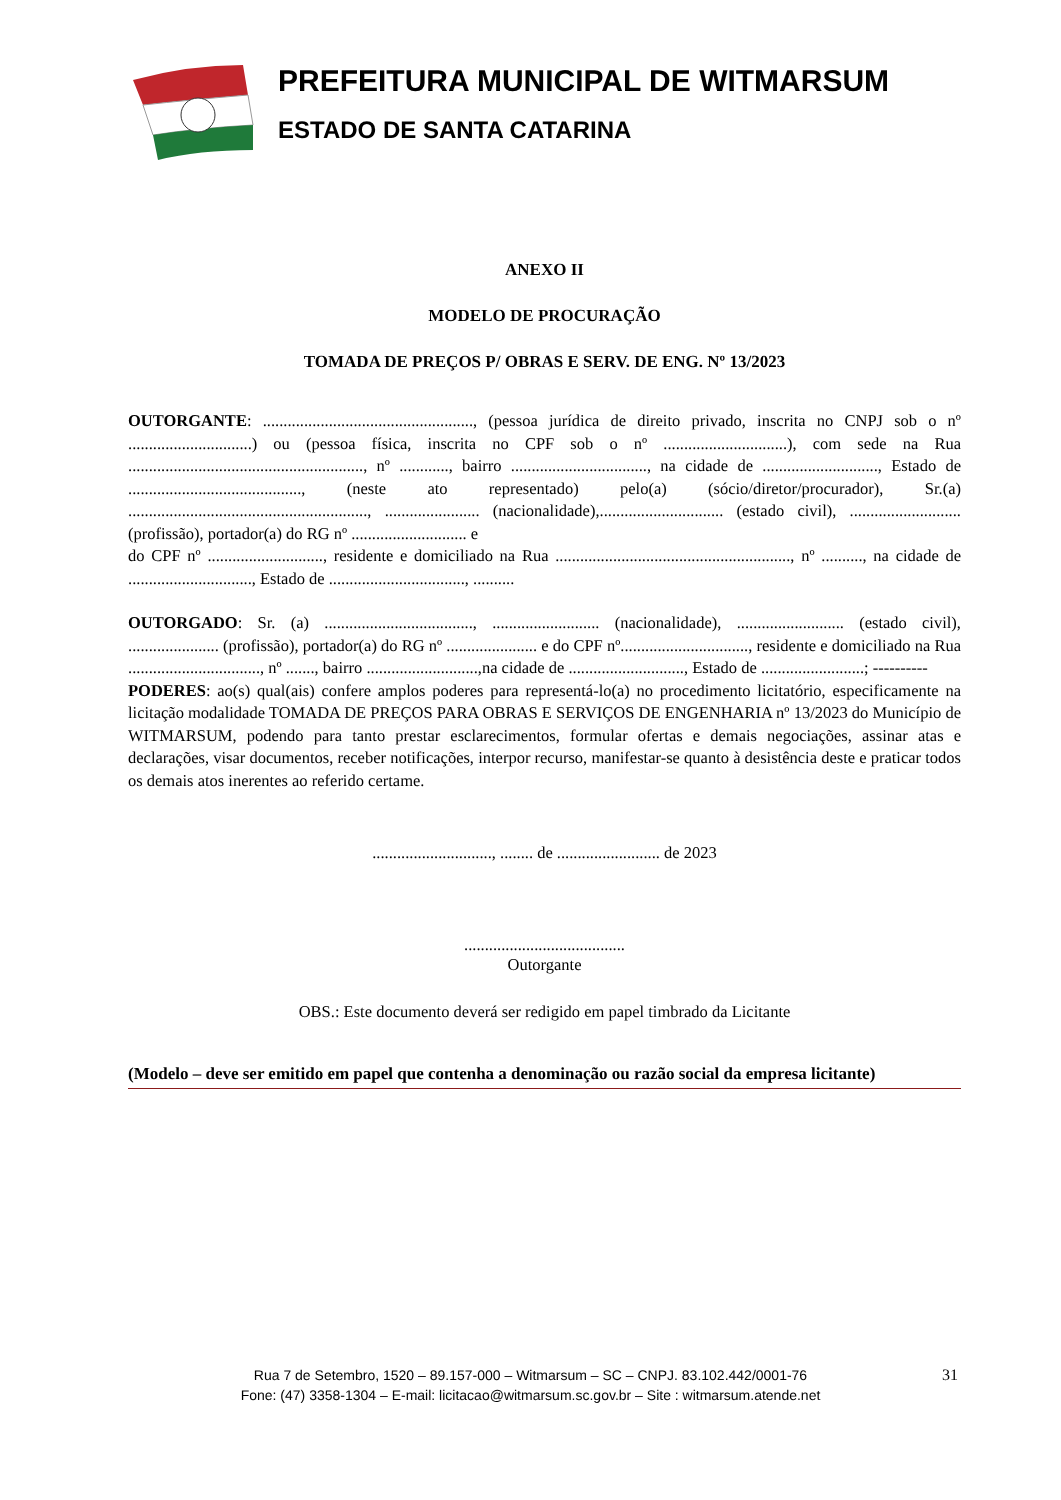PREFEITURA MUNICIPAL DE WITMARSUM
ESTADO DE SANTA CATARINA
ANEXO II
MODELO DE PROCURAÇÃO
TOMADA DE PREÇOS P/ OBRAS E SERV. DE ENG. Nº 13/2023
OUTORGANTE: ..................................................., (pessoa jurídica de direito privado, inscrita no CNPJ sob o nº ..............................) ou (pessoa física, inscrita no CPF sob o nº ..............................), com sede na Rua ........................................................., nº ............, bairro ................................., na cidade de ............................, Estado de .........................................., (neste ato representado) pelo(a) (sócio/diretor/procurador), Sr.(a) .........................................................., ....................... (nacionalidade),.............................. (estado civil), ........................... (profissão), portador(a) do RG nº ............................ e
do CPF nº ............................, residente e domiciliado na Rua ........................................................., nº .........., na cidade de .............................., Estado de ................................., ..........
OUTORGADO: Sr. (a) ...................................., .......................... (nacionalidade), .......................... (estado civil), ...................... (profissão), portador(a) do RG nº ...................... e do CPF nº..............................., residente e domiciliado na Rua ................................, nº ......., bairro ...........................,na cidade de ............................, Estado de .........................; ----------
PODERES: ao(s) qual(ais) confere amplos poderes para representá-lo(a) no procedimento licitatório, especificamente na licitação modalidade TOMADA DE PREÇOS PARA OBRAS E SERVIÇOS DE ENGENHARIA nº 13/2023 do Município de WITMARSUM, podendo para tanto prestar esclarecimentos, formular ofertas e demais negociações, assinar atas e declarações, visar documentos, receber notificações, interpor recurso, manifestar-se quanto à desistência deste e praticar todos os demais atos inerentes ao referido certame.
............................., ........ de ......................... de 2023
.......................................
Outorgante
OBS.: Este documento deverá ser redigido em papel timbrado da Licitante
(Modelo – deve ser emitido em papel que contenha a denominação ou razão social da empresa licitante)
Rua 7 de Setembro, 1520 – 89.157-000 – Witmarsum – SC – CNPJ. 83.102.442/0001-76
Fone: (47) 3358-1304 – E-mail: licitacao@witmarsum.sc.gov.br – Site : witmarsum.atende.net
31